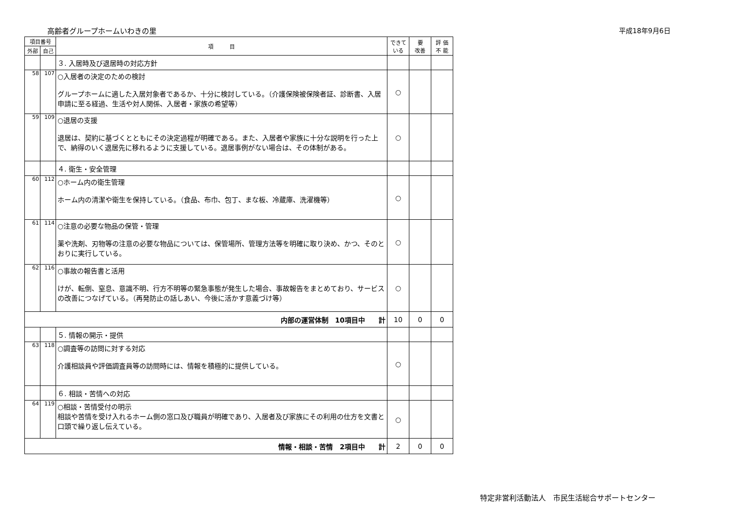高齢者グループホームいわきの里 平成18年9月6日
| 項目番号 | | 項 目 | できて いる | 要 改善 | 評 価 不 能 |
| --- | --- | --- | --- | --- | --- |
| 外部 | 自己 | | | | |
| | | ３. 入居時及び退居時の対応方針 | | | |
| 58 | 107 | ○入居者の決定のための検討 グループホームに適した入居対象者であるか、十分に検討している。（介護保険被保険者証、診断書、入居申請に至る経過、生活や対人関係、入居者・家族の希望等） | ○ | | |
| 59 | 109 | ○退居の支援 退居は、契約に基づくとともにその決定過程が明確である。また、入居者や家族に十分な説明を行った上で、納得のいく退居先に移れるように支援している。退居事例がない場合は、その体制がある。 | ○ | | |
| | | ４. 衛生・安全管理 | | | |
| 60 | 112 | ○ホーム内の衛生管理 ホーム内の清潔や衛生を保持している。（食品、布巾、包丁、まな板、冷蔵庫、洗濯機等） | ○ | | |
| 61 | 114 | ○注意の必要な物品の保管・管理 薬や洗剤、刃物等の注意の必要な物品については、保管場所、管理方法等を明確に取り決め、かつ、そのとおりに実行している。 | ○ | | |
| 62 | 116 | ○事故の報告書と活用 けが、転倒、窒息、意識不明、行方不明等の緊急事態が発生した場合、事故報告をまとめており、サービスの改善につなげている。（再発防止の話しあい、今後に活かす意義づけ等） | ○ | | |
| 内部の運営体制 10項目中 計 | | | 10 | 0 | 0 |
| | | ５. 情報の開示・提供 | | | |
| 63 | 118 | ○調査等の訪問に対する対応 介護相談員や評価調査員等の訪問時には、情報を積極的に提供している。 | ○ | | |
| | | ６. 相談・苦情への対応 | | | |
| 64 | 119 | ○相談・苦情受付の明示 相談や苦情を受け入れるホーム側の窓口及び職員が明確であり、入居者及び家族にその利用の仕方を文書と口頭で繰り返し伝えている。 | ○ | | |
| 情報・相談・苦情 2項目中 計 | | | 2 | 0 | 0 |
特定非営利活動法人　市民生活総合サポートセンター